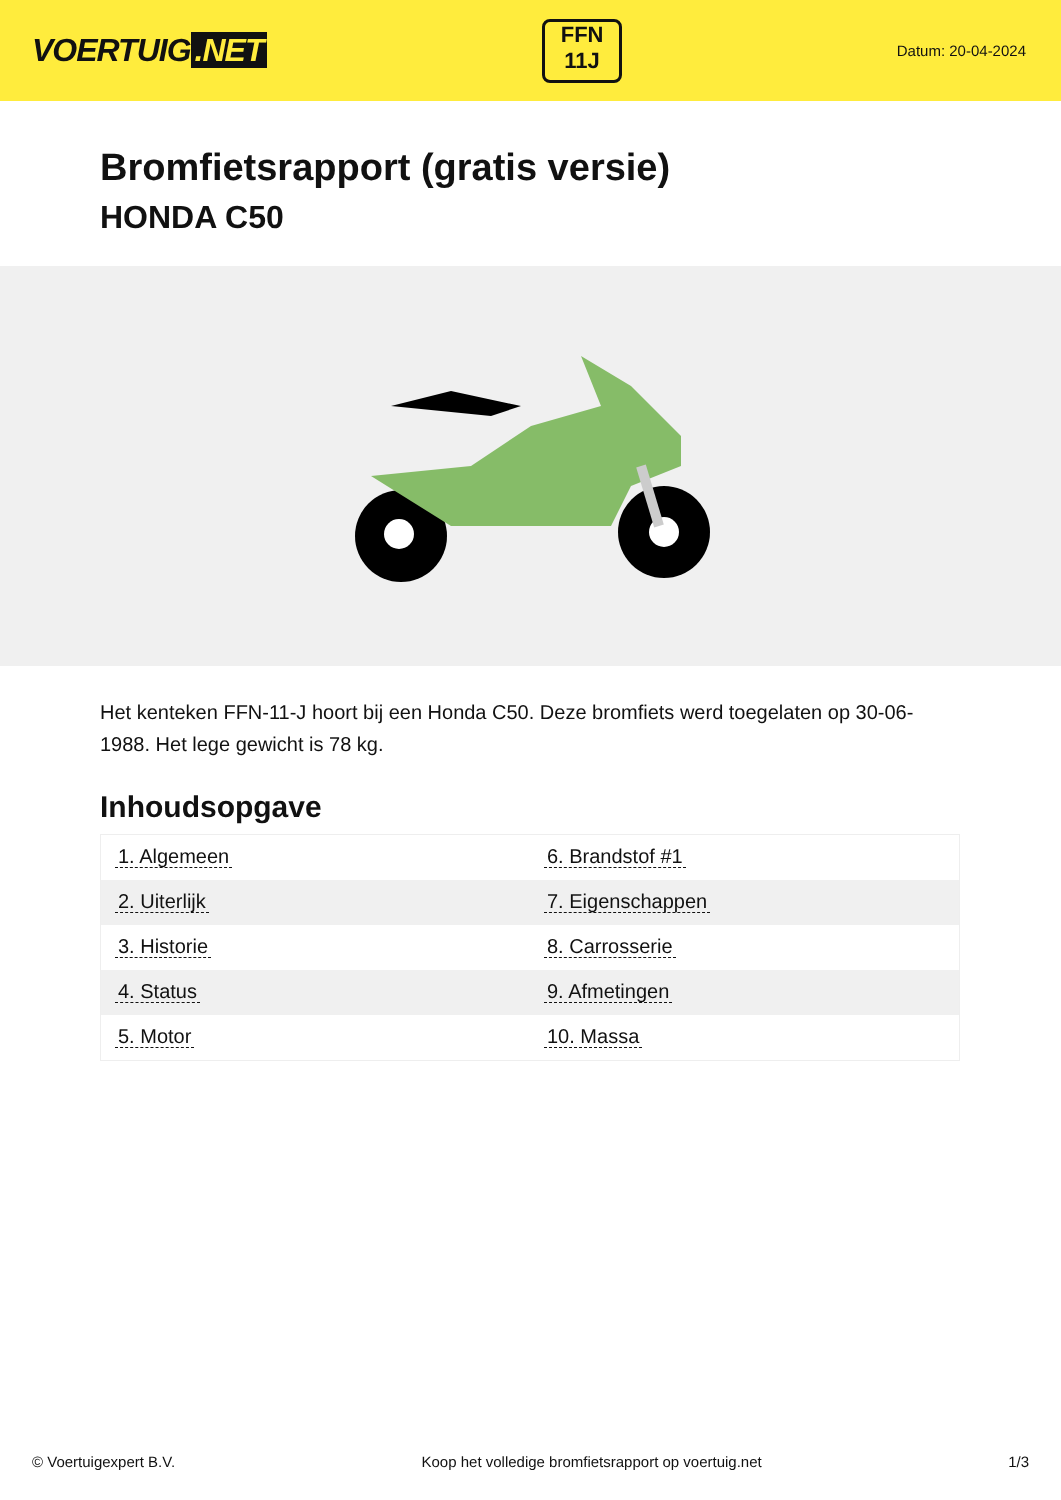VOERTUIG.NET
FFN
11J
Datum: 20-04-2024
Bromfietsrapport (gratis versie)
HONDA C50
Het kenteken FFN-11-J hoort bij een Honda C50. Deze bromfiets werd toegelaten op 30-06-1988. Het lege gewicht is 78 kg.
Inhoudsopgave
| 1. Algemeen | 6. Brandstof #1 |
| 2. Uiterlijk | 7. Eigenschappen |
| 3. Historie | 8. Carrosserie |
| 4. Status | 9. Afmetingen |
| 5. Motor | 10. Massa |
© Voertuigexpert B.V. Koop het volledige bromfietsrapport op voertuig.net 1/3